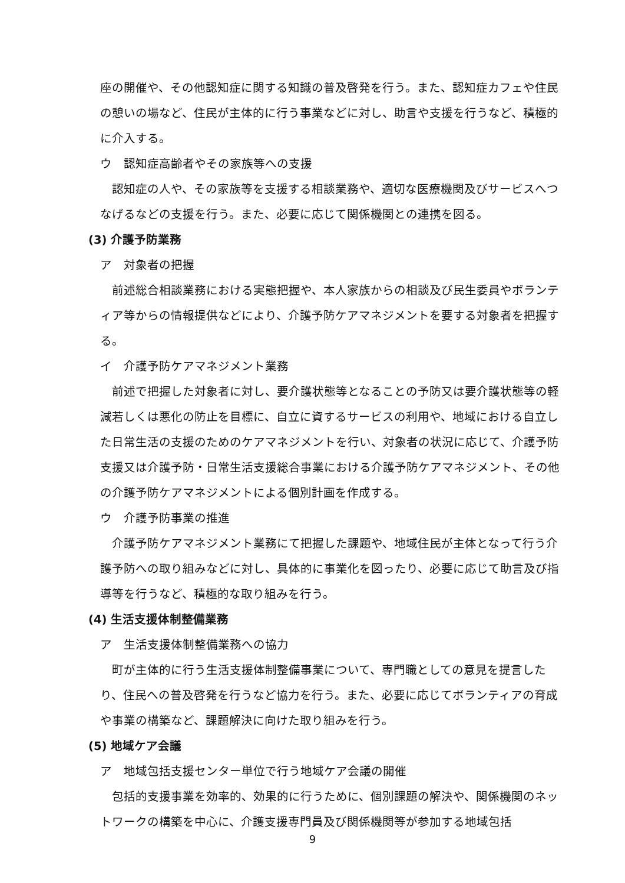座の開催や、その他認知症に関する知識の普及啓発を行う。また、認知症カフェや住民の憩いの場など、住民が主体的に行う事業などに対し、助言や支援を行うなど、積極的に介入する。
ウ　認知症高齢者やその家族等への支援
認知症の人や、その家族等を支援する相談業務や、適切な医療機関及びサービスへつなげるなどの支援を行う。また、必要に応じて関係機関との連携を図る。
(3) 介護予防業務
ア　対象者の把握
前述総合相談業務における実態把握や、本人家族からの相談及び民生委員やボランティア等からの情報提供などにより、介護予防ケアマネジメントを要する対象者を把握する。
イ　介護予防ケアマネジメント業務
前述で把握した対象者に対し、要介護状態等となることの予防又は要介護状態等の軽減若しくは悪化の防止を目標に、自立に資するサービスの利用や、地域における自立した日常生活の支援のためのケアマネジメントを行い、対象者の状況に応じて、介護予防支援又は介護予防・日常生活支援総合事業における介護予防ケアマネジメント、その他の介護予防ケアマネジメントによる個別計画を作成する。
ウ　介護予防事業の推進
介護予防ケアマネジメント業務にて把握した課題や、地域住民が主体となって行う介護予防への取り組みなどに対し、具体的に事業化を図ったり、必要に応じて助言及び指導等を行うなど、積極的な取り組みを行う。
(4) 生活支援体制整備業務
ア　生活支援体制整備業務への協力
町が主体的に行う生活支援体制整備事業について、専門職としての意見を提言したり、住民への普及啓発を行うなど協力を行う。また、必要に応じてボランティアの育成や事業の構築など、課題解決に向けた取り組みを行う。
(5) 地域ケア会議
ア　地域包括支援センター単位で行う地域ケア会議の開催
包括的支援事業を効率的、効果的に行うために、個別課題の解決や、関係機関のネットワークの構築を中心に、介護支援専門員及び関係機関等が参加する地域包括
9